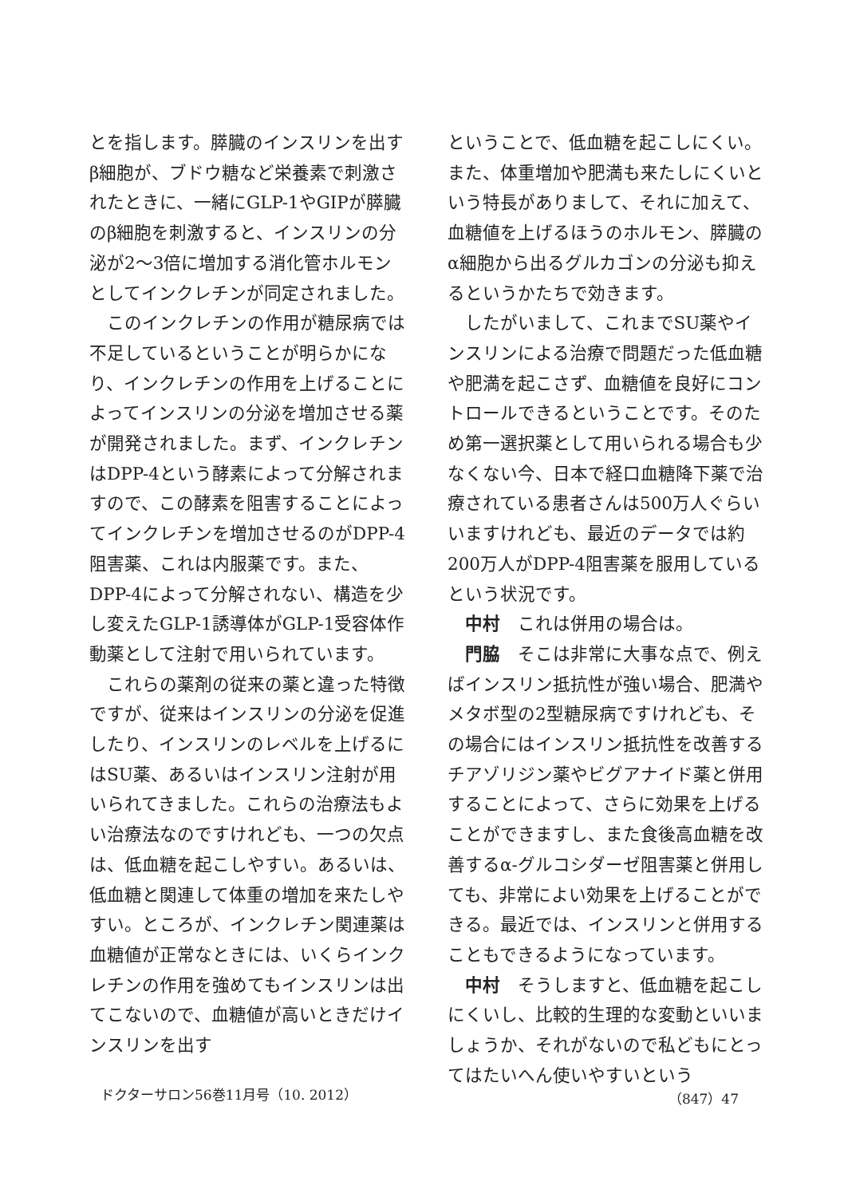とを指します。膵臓のインスリンを出すβ細胞が、ブドウ糖など栄養素で刺激されたときに、一緒にGLP-1やGIPが膵臓のβ細胞を刺激すると、インスリンの分泌が2～3倍に増加する消化管ホルモンとしてインクレチンが同定されました。
このインクレチンの作用が糖尿病では不足しているということが明らかになり、インクレチンの作用を上げることによってインスリンの分泌を増加させる薬が開発されました。まず、インクレチンはDPP-4という酵素によって分解されますので、この酵素を阻害することによってインクレチンを増加させるのがDPP-4阻害薬、これは内服薬です。また、DPP-4によって分解されない、構造を少し変えたGLP-1誘導体がGLP-1受容体作動薬として注射で用いられています。
これらの薬剤の従来の薬と違った特徴ですが、従来はインスリンの分泌を促進したり、インスリンのレベルを上げるにはSU薬、あるいはインスリン注射が用いられてきました。これらの治療法もよい治療法なのですけれども、一つの欠点は、低血糖を起こしやすい。あるいは、低血糖と関連して体重の増加を来たしやすい。ところが、インクレチン関連薬は血糖値が正常なときには、いくらインクレチンの作用を強めてもインスリンは出てこないので、血糖値が高いときだけインスリンを出す
ということで、低血糖を起こしにくい。また、体重増加や肥満も来たしにくいという特長がありまして、それに加えて、血糖値を上げるほうのホルモン、膵臓のα細胞から出るグルカゴンの分泌も抑えるというかたちで効きます。
したがいまして、これまでSU薬やインスリンによる治療で問題だった低血糖や肥満を起こさず、血糖値を良好にコントロールできるということです。そのため第一選択薬として用いられる場合も少なくない今、日本で経口血糖降下薬で治療されている患者さんは500万人ぐらいいますけれども、最近のデータでは約200万人がDPP-4阻害薬を服用しているという状況です。
中村　これは併用の場合は。
門脇　そこは非常に大事な点で、例えばインスリン抵抗性が強い場合、肥満やメタボ型の2型糖尿病ですけれども、その場合にはインスリン抵抗性を改善するチアゾリジン薬やビグアナイド薬と併用することによって、さらに効果を上げることができますし、また食後高血糖を改善するα-グルコシダーゼ阻害薬と併用しても、非常によい効果を上げることができる。最近では、インスリンと併用することもできるようになっています。
中村　そうしますと、低血糖を起こしにくいし、比較的生理的な変動といいましょうか、それがないので私どもにとってはたいへん使いやすいという
ドクターサロン56巻11月号（10. 2012） （847）47